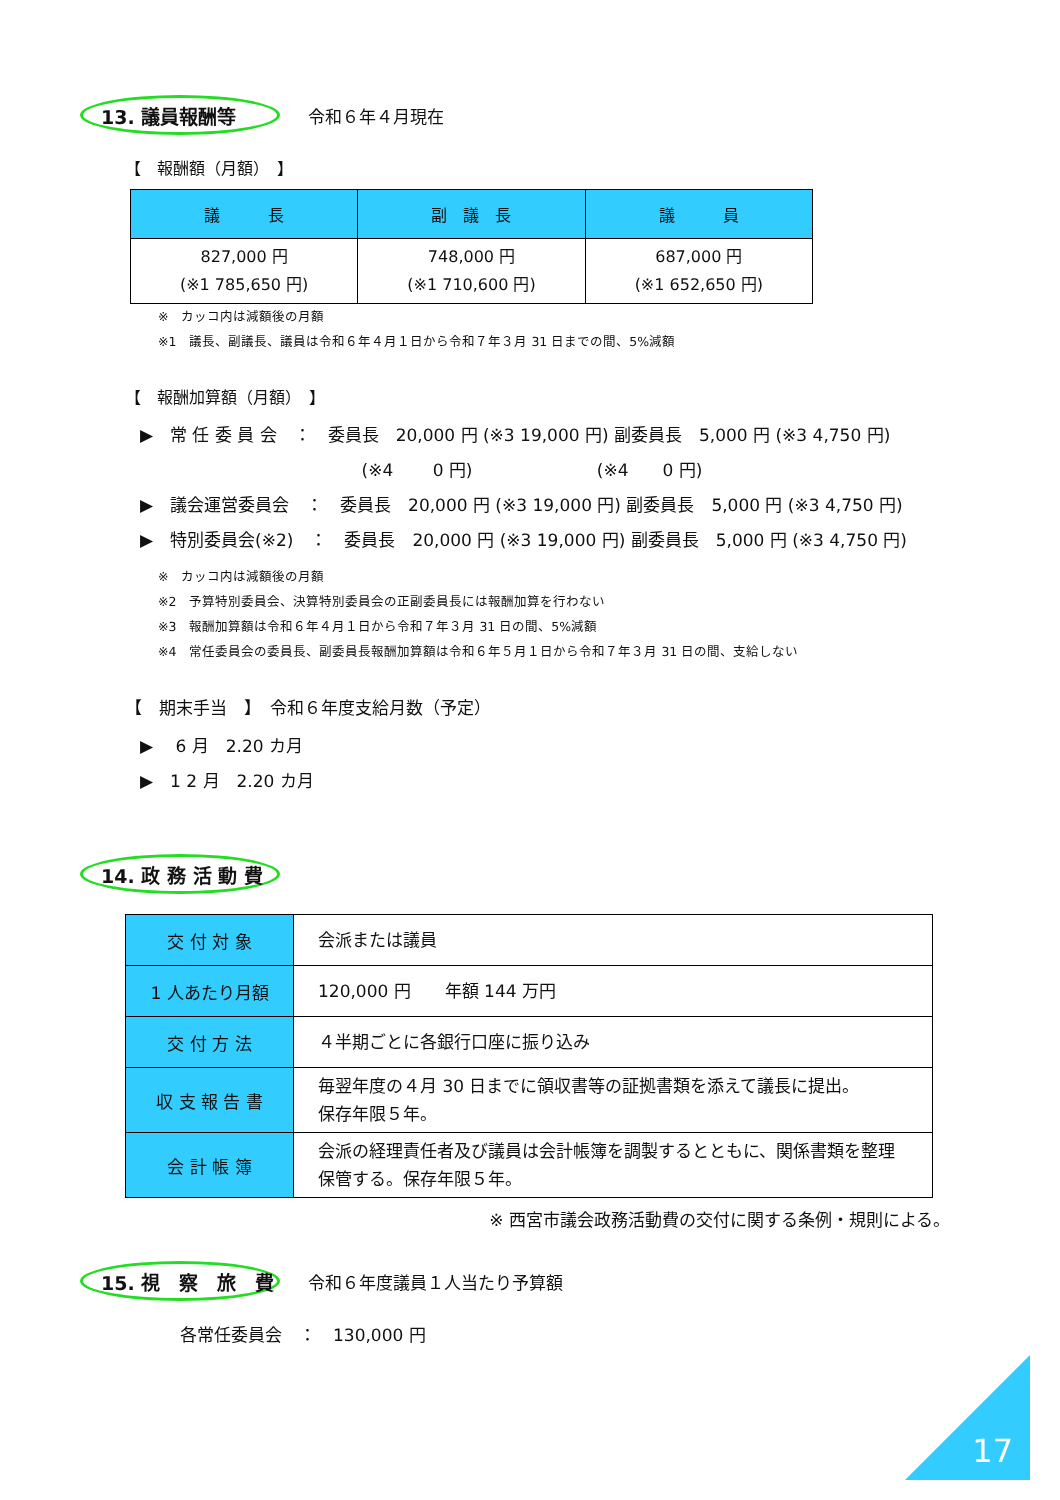13. 議員報酬等
令和６年４月現在
【　報酬額（月額）　】
| 議 長 | 副 議 長 | 議 員 |
| --- | --- | --- |
| 827,000 円 (※1 785,650 円) | 748,000 円 (※1 710,600 円) | 687,000 円 (※1 652,650 円) |
※　カッコ内は減額後の月額
※1　議長、副議長、議員は令和６年４月１日から令和７年３月 31 日までの間、5%減額
【　報酬加算額（月額）　】
▶　常 任 委 員 会　：　委員長　20,000 円 (※3 19,000 円) 副委員長　5,000 円 (※3 4,750 円) (※4　　 0 円) (※4　　0 円) ▶　議会運営委員会　：　委員長　20,000 円 (※3 19,000 円) 副委員長　5,000 円 (※3 4,750 円) ▶　特別委員会(※2)　：　委員長　20,000 円 (※3 19,000 円) 副委員長　5,000 円 (※3 4,750 円)
※　カッコ内は減額後の月額
※2　予算特別委員会、決算特別委員会の正副委員長には報酬加算を行わない
※3　報酬加算額は令和６年４月１日から令和７年３月 31 日の間、5%減額
※4　常任委員会の委員長、副委員長報酬加算額は令和６年５月１日から令和７年３月 31 日の間、支給しない
【　期末手当　】　令和６年度支給月数（予定）
▶　 6 月　2.20 カ月 ▶　1 2 月　2.20 カ月
14. 政 務 活 動 費
| 交 付 対 象 | 会派または議員 |
| 1 人あたり月額 | 120,000 円 年額 144 万円 |
| 交 付 方 法 | ４半期ごとに各銀行口座に振り込み |
| 収 支 報 告 書 | 毎翌年度の４月 30 日までに領収書等の証拠書類を添えて議長に提出。 保存年限５年。 |
| 会 計 帳 簿 | 会派の経理責任者及び議員は会計帳簿を調製するとともに、関係書類を整理保管する。保存年限５年。 |
※ 西宮市議会政務活動費の交付に関する条例・規則による。
15. 視　察　旅　費
令和６年度議員１人当たり予算額
各常任委員会　：　130,000 円
17